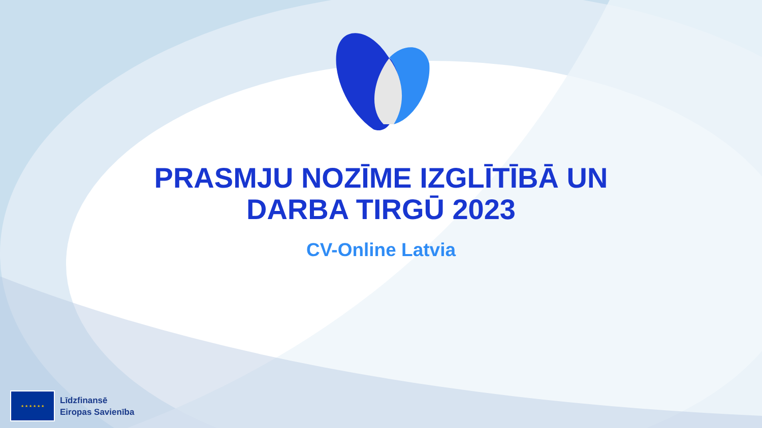PRASMJU NOZĪME IZGLĪTĪBĀ UN
DARBA TIRGŪ 2023
CV-Online Latvia
★ ★ ★ ★ ★ ★
Līdzfinansē
Eiropas Savienība